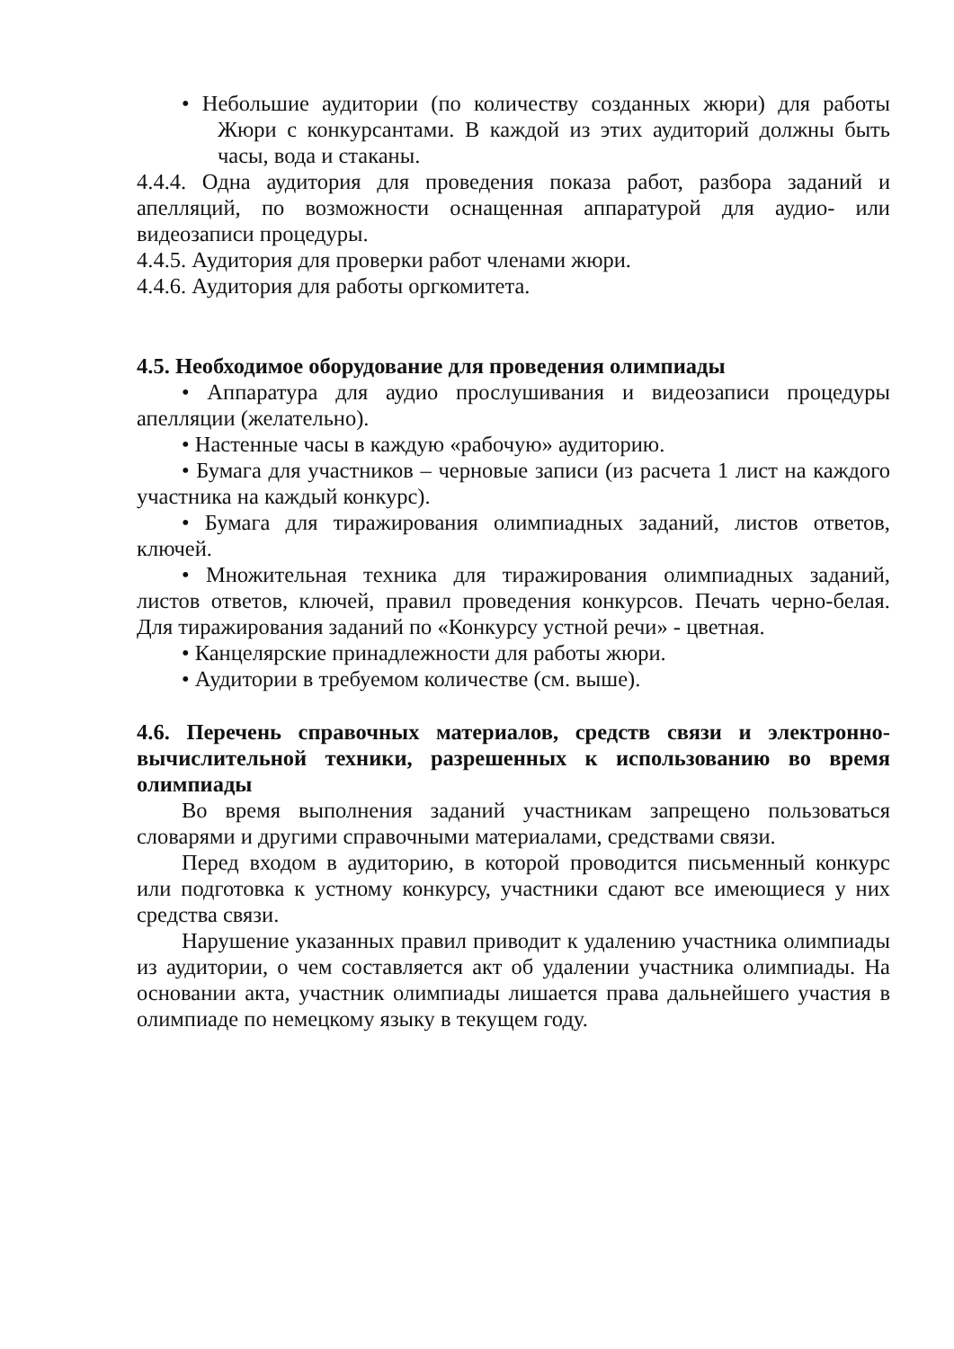• Небольшие аудитории (по количеству созданных жюри) для работы Жюри с конкурсантами. В каждой из этих аудиторий должны быть часы, вода и стаканы.
4.4.4. Одна аудитория для проведения показа работ, разбора заданий и апелляций, по возможности оснащенная аппаратурой для аудио- или видеозаписи процедуры.
4.4.5. Аудитория для проверки работ членами жюри.
4.4.6. Аудитория для работы оргкомитета.
4.5. Необходимое оборудование для проведения олимпиады
• Аппаратура для аудио прослушивания и видеозаписи процедуры апелляции (желательно).
• Настенные часы в каждую «рабочую» аудиторию.
• Бумага для участников – черновые записи (из расчета 1 лист на каждого участника на каждый конкурс).
• Бумага для тиражирования олимпиадных заданий, листов ответов, ключей.
• Множительная техника для тиражирования олимпиадных заданий, листов ответов, ключей, правил проведения конкурсов. Печать черно-белая. Для тиражирования заданий по «Конкурсу устной речи» - цветная.
• Канцелярские принадлежности для работы жюри.
• Аудитории в требуемом количестве (см. выше).
4.6. Перечень справочных материалов, средств связи и электронно-вычислительной техники, разрешенных к использованию во время олимпиады
Во время выполнения заданий участникам запрещено пользоваться словарями и другими справочными материалами, средствами связи.
Перед входом в аудиторию, в которой проводится письменный конкурс или подготовка к устному конкурсу, участники сдают все имеющиеся у них средства связи.
Нарушение указанных правил приводит к удалению участника олимпиады из аудитории, о чем составляется акт об удалении участника олимпиады. На основании акта, участник олимпиады лишается права дальнейшего участия в олимпиаде по немецкому языку в текущем году.